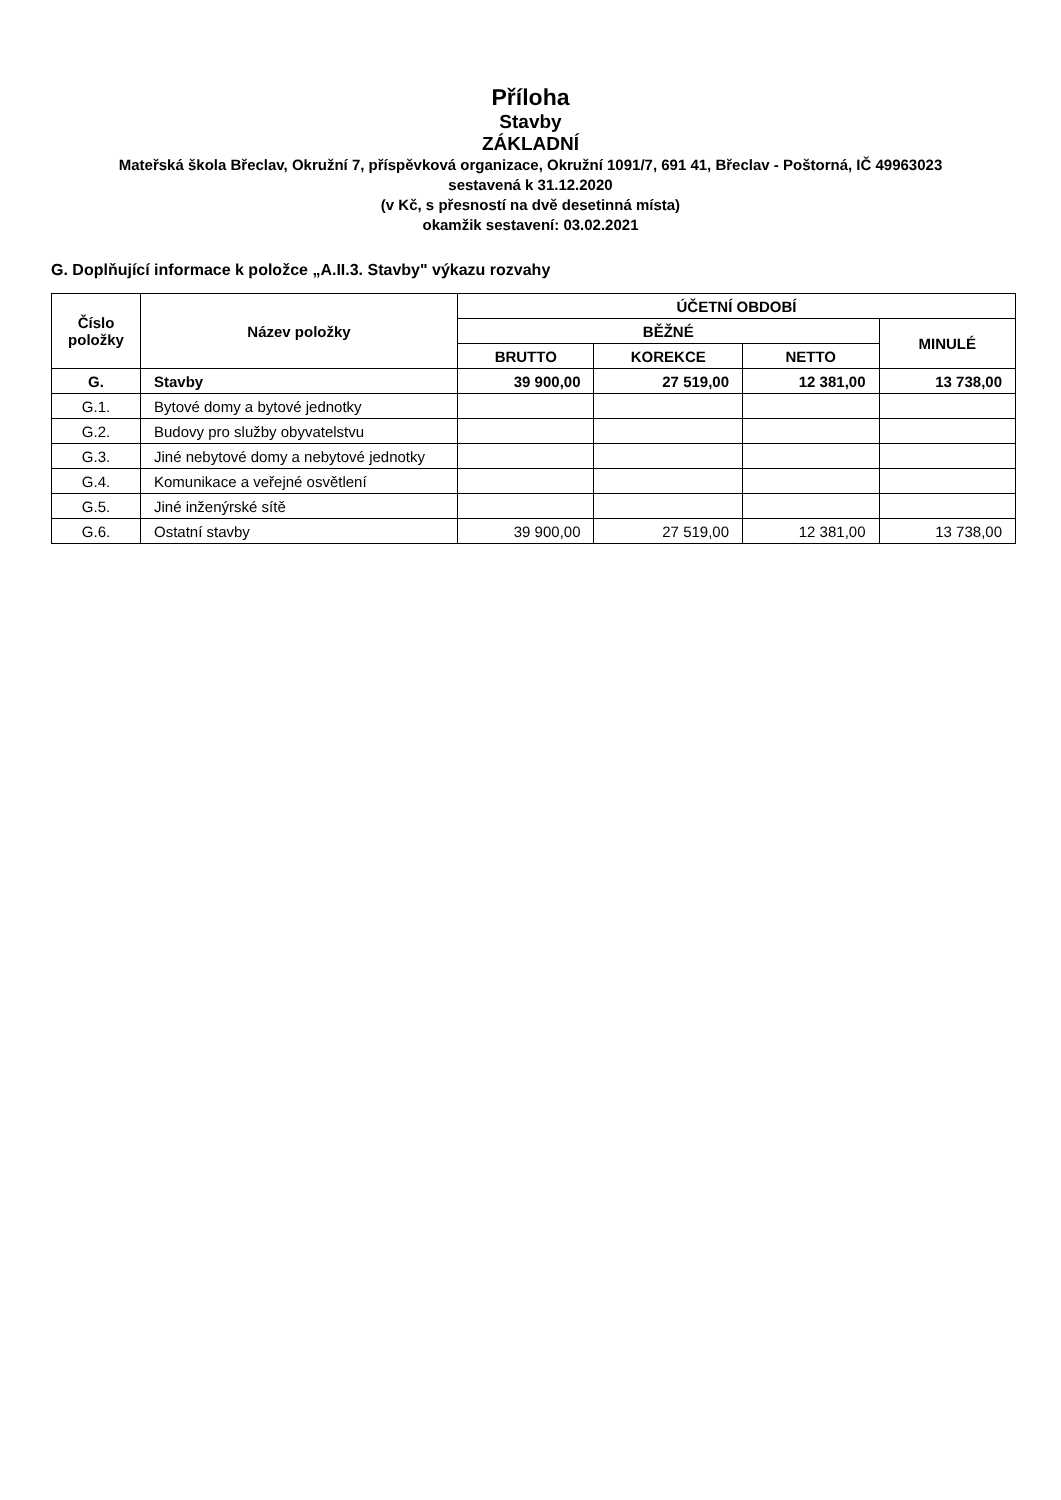Příloha
Stavby
ZÁKLADNÍ
Mateřská škola Břeclav, Okružní 7, příspěvková organizace, Okružní 1091/7, 691 41, Břeclav - Poštorná, IČ 49963023
sestavená k 31.12.2020
(v Kč, s přesností na dvě desetinná místa)
okamžik sestavení: 03.02.2021
G. Doplňující informace k položce „A.II.3. Stavby" výkazu rozvahy
| Číslo položky | Název položky | ÚČETNÍ OBDOBÍ | | | |
| --- | --- | --- | --- | --- | --- |
| | | BĚŽNÉ | | | MINULÉ |
| | | BRUTTO | KOREKCE | NETTO | |
| G. | Stavby | 39 900,00 | 27 519,00 | 12 381,00 | 13 738,00 |
| G.1. | Bytové domy a bytové jednotky | | | | |
| G.2. | Budovy pro služby obyvatelstvu | | | | |
| G.3. | Jiné nebytové domy a nebytové jednotky | | | | |
| G.4. | Komunikace a veřejné osvětlení | | | | |
| G.5. | Jiné inženýrské sítě | | | | |
| G.6. | Ostatní stavby | 39 900,00 | 27 519,00 | 12 381,00 | 13 738,00 |